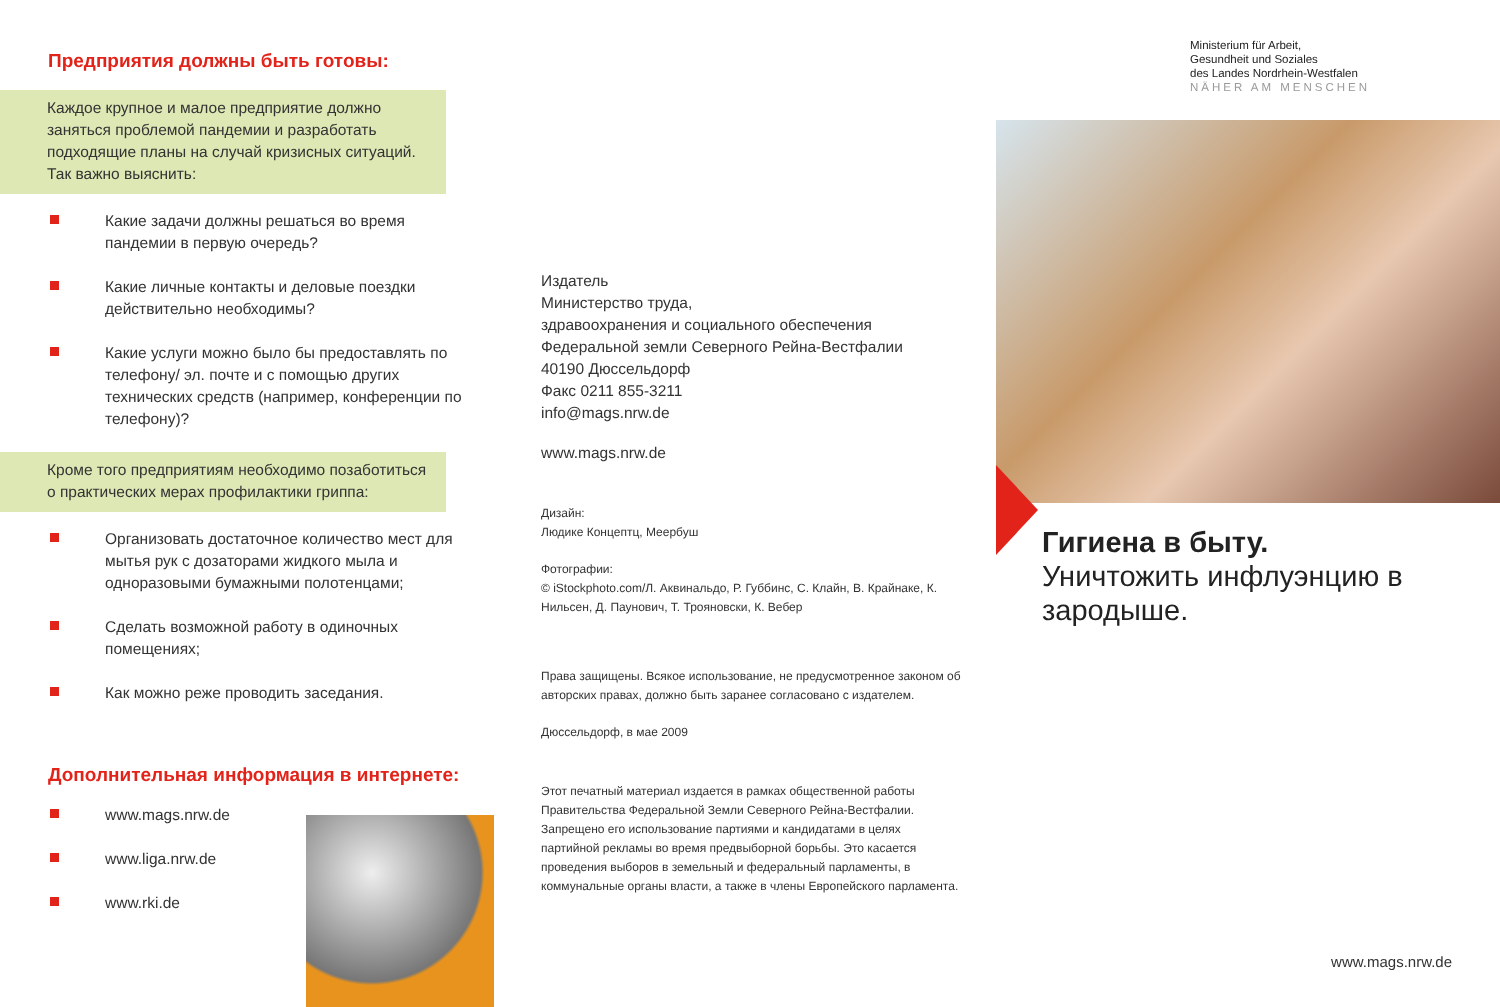Предприятия должны быть готовы:
Каждое крупное и малое предприятие должно заняться проблемой пандемии и разработать подходящие планы на случай кризисных ситуаций. Так важно выяснить:
Какие задачи должны решаться во время пандемии в первую очередь?
Какие личные контакты и деловые поездки действительно необходимы?
Какие услуги можно было бы предоставлять по телефону/ эл. почте и с помощью других технических средств (например, конференции по телефону)?
Кроме того предприятиям необходимо позаботиться о практических мерах профилактики гриппа:
Организовать достаточное количество мест для мытья рук с дозаторами жидкого мыла и одноразовыми бумажными полотенцами;
Сделать возможной работу в одиночных помещениях;
Как можно реже проводить заседания.
Дополнительная информация в интернете:
www.mags.nrw.de
www.liga.nrw.de
www.rki.de
Издатель
Министерство труда,
здравоохранения и социального обеспечения
Федеральной земли Северного Рейна-Вестфалии
40190 Дюссельдорф
Факс 0211 855-3211
info@mags.nrw.de
www.mags.nrw.de
Дизайн:
Людике Концептц, Меербуш
Фотографии:
© iStockphoto.com/Л. Аквинальдо, Р. Губбинс, С. Клайн, В. Крайнаке, К. Нильсен, Д. Паунович, Т. Трояновски, К. Вебер
Права защищены. Всякое использование, не предусмотренное законом об авторских правах, должно быть заранее согласовано с издателем.
Дюссельдорф, в мае 2009
Этот печатный материал издается в рамках общественной работы Правительства Федеральной Земли Северного Рейна-Вестфалии. Запрещено его использование партиями и кандидатами в целях партийной рекламы во время предвыборной борьбы. Это касается проведения выборов в земельный и федеральный парламенты, в коммунальные органы власти, а также в члены Европейского парламента.
Ministerium für Arbeit,
Gesundheit und Soziales
des Landes Nordrhein-Westfalen
NÄHER AM MENSCHEN
Гигиена в быту.
Уничтожить инфлуэнцию в зародыше.
www.mags.nrw.de